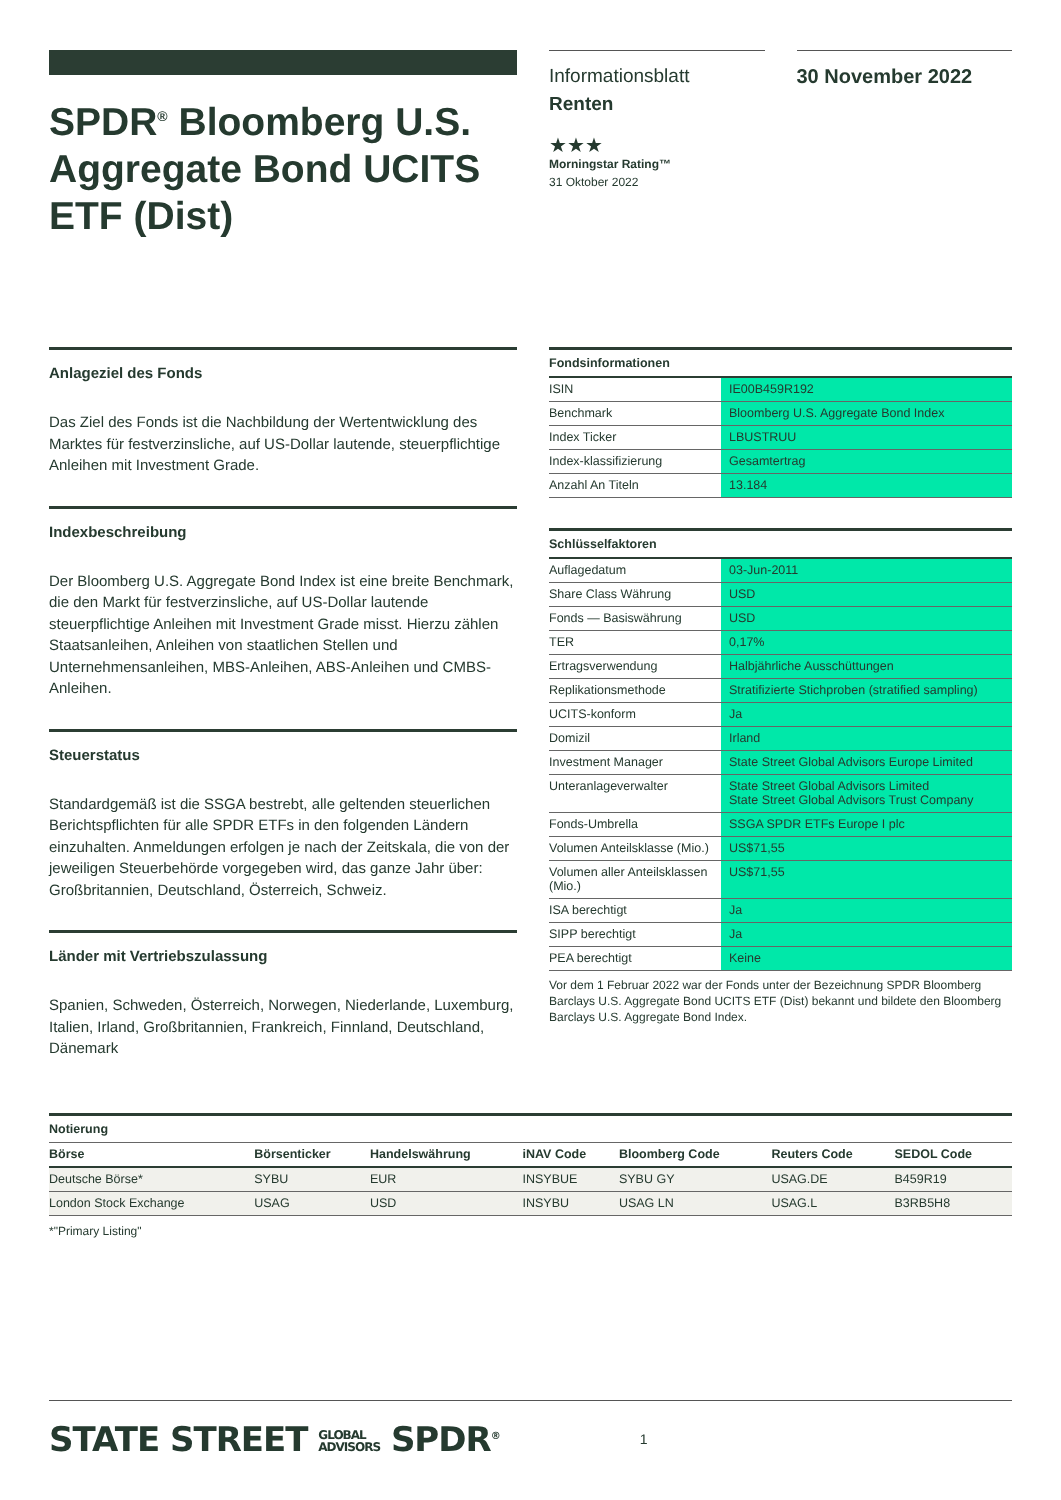SPDR<sup>®</sup> Bloomberg U.S. Aggregate Bond UCITS ETF (Dist)
Informationsblatt
Renten
★★★
Morningstar Rating™
31 Oktober 2022
30 November 2022
Anlageziel des Fonds
Das Ziel des Fonds ist die Nachbildung der Wertentwicklung des Marktes für festverzinsliche, auf US-Dollar lautende, steuerpflichtige Anleihen mit Investment Grade.
Indexbeschreibung
Der Bloomberg U.S. Aggregate Bond Index ist eine breite Benchmark, die den Markt für festverzinsliche, auf US-Dollar lautende steuerpflichtige Anleihen mit Investment Grade misst. Hierzu zählen Staatsanleihen, Anleihen von staatlichen Stellen und Unternehmensanleihen, MBS-Anleihen, ABS-Anleihen und CMBS-Anleihen.
Steuerstatus
Standardgemäß ist die SSGA bestrebt, alle geltenden steuerlichen Berichtspflichten für alle SPDR ETFs in den folgenden Ländern einzuhalten. Anmeldungen erfolgen je nach der Zeitskala, die von der jeweiligen Steuerbehörde vorgegeben wird, das ganze Jahr über: Großbritannien, Deutschland, Österreich, Schweiz.
Länder mit Vertriebszulassung
Spanien, Schweden, Österreich, Norwegen, Niederlande, Luxemburg, Italien, Irland, Großbritannien, Frankreich, Finnland, Deutschland, Dänemark
Fondsinformationen
| ISIN | IE00B459R192 |
| Benchmark | Bloomberg U.S. Aggregate Bond Index |
| Index Ticker | LBUSTRUU |
| Index-klassifizierung | Gesamtertrag |
| Anzahl An Titeln | 13.184 |
Schlüsselfaktoren
| Auflagedatum | 03-Jun-2011 |
| Share Class Währung | USD |
| Fonds — Basiswährung | USD |
| TER | 0,17% |
| Ertragsverwendung | Halbjährliche Ausschüttungen |
| Replikationsmethode | Stratifizierte Stichproben (stratified sampling) |
| UCITS-konform | Ja |
| Domizil | Irland |
| Investment Manager | State Street Global Advisors Europe Limited |
| Unteranlageverwalter | State Street Global Advisors Limited State Street Global Advisors Trust Company |
| Fonds-Umbrella | SSGA SPDR ETFs Europe I plc |
| Volumen Anteilsklasse (Mio.) | US$71,55 |
| Volumen aller Anteilsklassen (Mio.) | US$71,55 |
| ISA berechtigt | Ja |
| SIPP berechtigt | Ja |
| PEA berechtigt | Keine |
Vor dem 1 Februar 2022 war der Fonds unter der Bezeichnung SPDR Bloomberg Barclays U.S. Aggregate Bond UCITS ETF (Dist) bekannt und bildete den Bloomberg Barclays U.S. Aggregate Bond Index.
Notierung
| Börse | Börsenticker | Handelswährung | iNAV Code | Bloomberg Code | Reuters Code | SEDOL Code |
| --- | --- | --- | --- | --- | --- | --- |
| Deutsche Börse* | SYBU | EUR | INSYBUE | SYBU GY | USAG.DE | B459R19 |
| London Stock Exchange | USAG | USD | INSYBU | USAG LN | USAG.L | B3RB5H8 |
*"Primary Listing"
STATE STREET GLOBAL
ADVISORS SPDR<sup>®</sup>
1